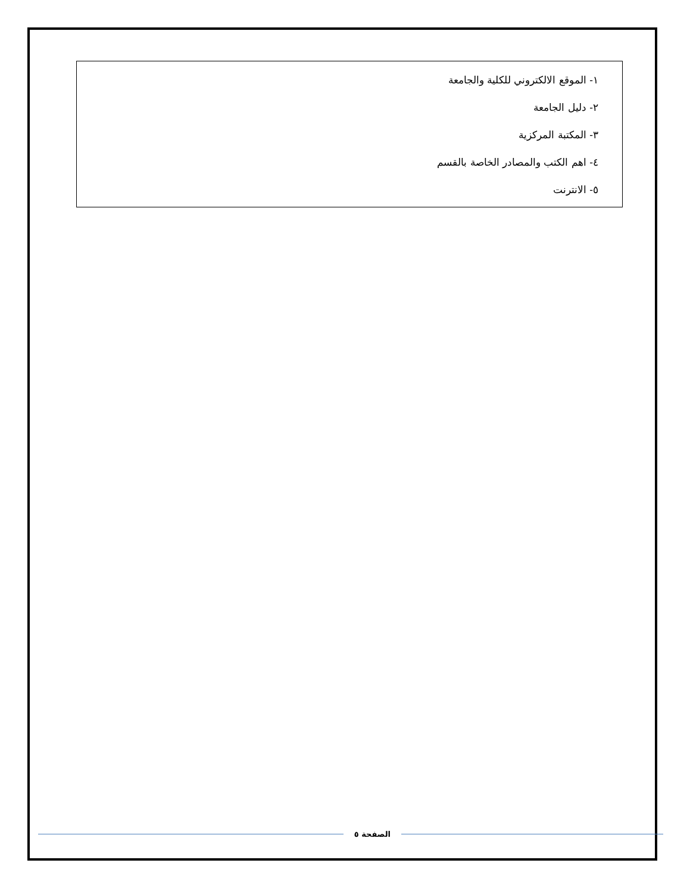| ١- الموقع الالكتروني للكلية والجامعة |
| ٢- دليل الجامعة |
| ٣- المكتبة المركزية |
| ٤- اهم الكتب والمصادر الخاصة بالقسم |
| ٥- الانترنت |
الصفحة ٥